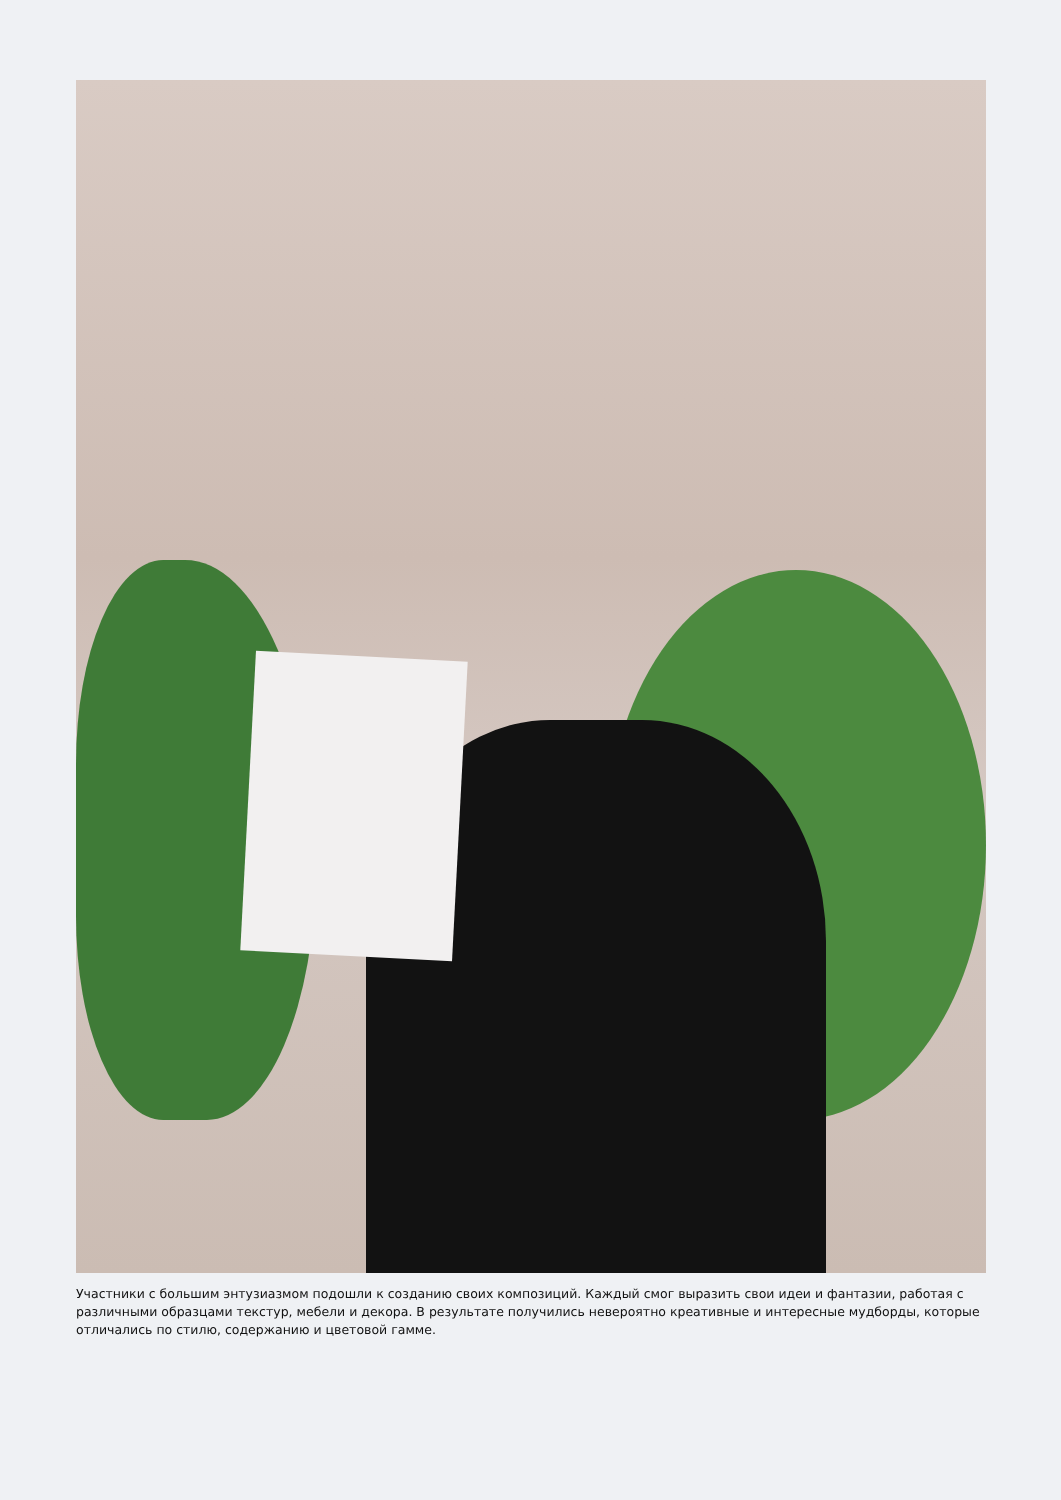Участники с большим энтузиазмом подошли к созданию своих композиций. Каждый смог выразить свои идеи и фантазии, работая с различными образцами текстур, мебели и декора. В результате получились невероятно креативные и интересные мудборды, которые отличались по стилю, содержанию и цветовой гамме.